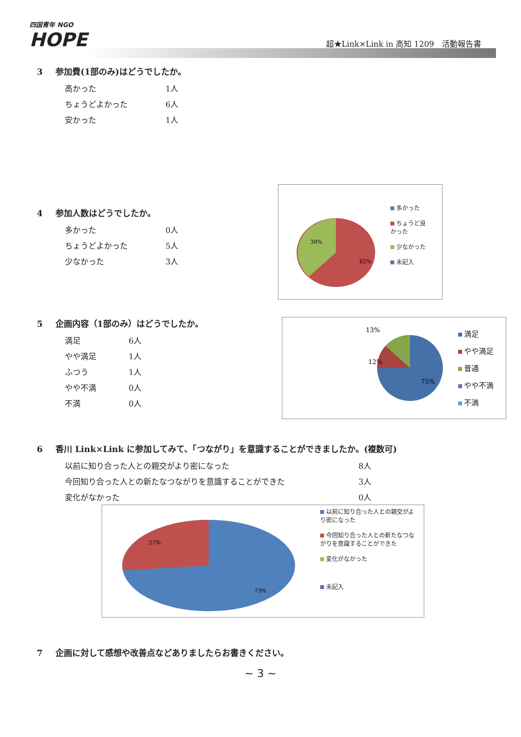四国青年 NGO
HOPE
超★Link×Link in 高知 1209　活動報告書
3 参加費(1部のみ)はどうでしたか。
高かった 1人
ちょうどよかった 6人
安かった 1人
4 参加人数はどうでしたか。
多かった 0人
ちょうどよかった 5人
少なかった 3人
38%
62%
多かった
ちょうど良
かった
少なかった
未記入
5 企画内容（1部のみ）はどうでしたか。
満足 6人
やや満足 1人
ふつう 1人
やや不満 0人
不満 0人
13%
12%
75%
満足
やや満足
普通
やや不満
不満
6 香川 Link×Link に参加してみて、「つながり」を意識することができましたか。(複数可)
以前に知り合った人との親交がより密になった 8人
今回知り合った人との新たなつながりを意識することができた 3人
変化がなかった 0人
27%
73%
以前に知り合った人との親交がより密になった
今回知り合った人との新たなつながりを意識することができた
変化がなかった
未記入
7 企画に対して感想や改善点などありましたらお書きください。
~ 3 ~